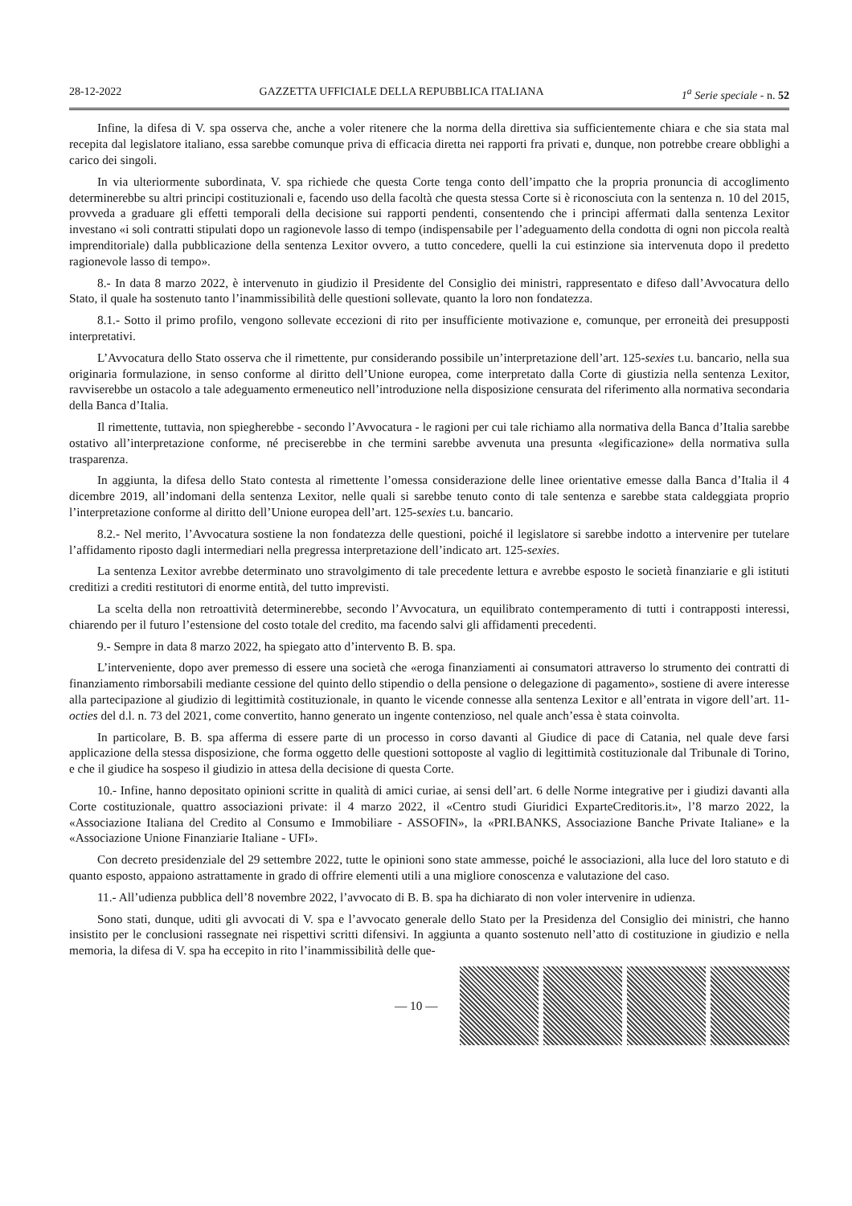28-12-2022 GAZZETTA UFFICIALE DELLA REPUBBLICA ITALIANA 1<sup>a</sup> Serie speciale - n. 52
Infine, la difesa di V. spa osserva che, anche a voler ritenere che la norma della direttiva sia sufficientemente chiara e che sia stata mal recepita dal legislatore italiano, essa sarebbe comunque priva di efficacia diretta nei rapporti fra privati e, dunque, non potrebbe creare obblighi a carico dei singoli.
In via ulteriormente subordinata, V. spa richiede che questa Corte tenga conto dell’impatto che la propria pronuncia di accoglimento determinerebbe su altri principi costituzionali e, facendo uso della facoltà che questa stessa Corte si è riconosciuta con la sentenza n. 10 del 2015, provveda a graduare gli effetti temporali della decisione sui rapporti pendenti, consentendo che i principi affermati dalla sentenza Lexitor investano «i soli contratti stipulati dopo un ragionevole lasso di tempo (indispensabile per l’adeguamento della condotta di ogni non piccola realtà imprenditoriale) dalla pubblicazione della sentenza Lexitor ovvero, a tutto concedere, quelli la cui estinzione sia intervenuta dopo il predetto ragionevole lasso di tempo».
8.- In data 8 marzo 2022, è intervenuto in giudizio il Presidente del Consiglio dei ministri, rappresentato e difeso dall’Avvocatura dello Stato, il quale ha sostenuto tanto l’inammissibilità delle questioni sollevate, quanto la loro non fondatezza.
8.1.- Sotto il primo profilo, vengono sollevate eccezioni di rito per insufficiente motivazione e, comunque, per erroneità dei presupposti interpretativi.
L’Avvocatura dello Stato osserva che il rimettente, pur considerando possibile un’interpretazione dell’art. 125-sexies t.u. bancario, nella sua originaria formulazione, in senso conforme al diritto dell’Unione europea, come interpretato dalla Corte di giustizia nella sentenza Lexitor, ravviserebbe un ostacolo a tale adeguamento ermeneutico nell’introduzione nella disposizione censurata del riferimento alla normativa secondaria della Banca d’Italia.
Il rimettente, tuttavia, non spiegherebbe - secondo l’Avvocatura - le ragioni per cui tale richiamo alla normativa della Banca d’Italia sarebbe ostativo all’interpretazione conforme, né preciserebbe in che termini sarebbe avvenuta una presunta «legificazione» della normativa sulla trasparenza.
In aggiunta, la difesa dello Stato contesta al rimettente l’omessa considerazione delle linee orientative emesse dalla Banca d’Italia il 4 dicembre 2019, all’indomani della sentenza Lexitor, nelle quali si sarebbe tenuto conto di tale sentenza e sarebbe stata caldeggiata proprio l’interpretazione conforme al diritto dell’Unione europea dell’art. 125-sexies t.u. bancario.
8.2.- Nel merito, l’Avvocatura sostiene la non fondatezza delle questioni, poiché il legislatore si sarebbe indotto a intervenire per tutelare l’affidamento riposto dagli intermediari nella pregressa interpretazione dell’indicato art. 125-sexies.
La sentenza Lexitor avrebbe determinato uno stravolgimento di tale precedente lettura e avrebbe esposto le società finanziarie e gli istituti creditizi a crediti restitutori di enorme entità, del tutto imprevisti.
La scelta della non retroattività determinerebbe, secondo l’Avvocatura, un equilibrato contemperamento di tutti i contrapposti interessi, chiarendo per il futuro l’estensione del costo totale del credito, ma facendo salvi gli affidamenti precedenti.
9.- Sempre in data 8 marzo 2022, ha spiegato atto d’intervento B. B. spa.
L’interveniente, dopo aver premesso di essere una società che «eroga finanziamenti ai consumatori attraverso lo strumento dei contratti di finanziamento rimborsabili mediante cessione del quinto dello stipendio o della pensione o delegazione di pagamento», sostiene di avere interesse alla partecipazione al giudizio di legittimità costituzionale, in quanto le vicende connesse alla sentenza Lexitor e all’entrata in vigore dell’art. 11-octies del d.l. n. 73 del 2021, come convertito, hanno generato un ingente contenzioso, nel quale anch’essa è stata coinvolta.
In particolare, B. B. spa afferma di essere parte di un processo in corso davanti al Giudice di pace di Catania, nel quale deve farsi applicazione della stessa disposizione, che forma oggetto delle questioni sottoposte al vaglio di legittimità costituzionale dal Tribunale di Torino, e che il giudice ha sospeso il giudizio in attesa della decisione di questa Corte.
10.- Infine, hanno depositato opinioni scritte in qualità di amici curiae, ai sensi dell’art. 6 delle Norme integrative per i giudizi davanti alla Corte costituzionale, quattro associazioni private: il 4 marzo 2022, il «Centro studi Giuridici ExparteCreditoris.it», l’8 marzo 2022, la «Associazione Italiana del Credito al Consumo e Immobiliare - ASSOFIN», la «PRI.BANKS, Associazione Banche Private Italiane» e la «Associazione Unione Finanziarie Italiane - UFI».
Con decreto presidenziale del 29 settembre 2022, tutte le opinioni sono state ammesse, poiché le associazioni, alla luce del loro statuto e di quanto esposto, appaiono astrattamente in grado di offrire elementi utili a una migliore conoscenza e valutazione del caso.
11.- All’udienza pubblica dell’8 novembre 2022, l’avvocato di B. B. spa ha dichiarato di non voler intervenire in udienza.
Sono stati, dunque, uditi gli avvocati di V. spa e l’avvocato generale dello Stato per la Presidenza del Consiglio dei ministri, che hanno insistito per le conclusioni rassegnate nei rispettivi scritti difensivi. In aggiunta a quanto sostenuto nell’atto di costituzione in giudizio e nella memoria, la difesa di V. spa ha eccepito in rito l’inammissibilità delle que-
— 10 —